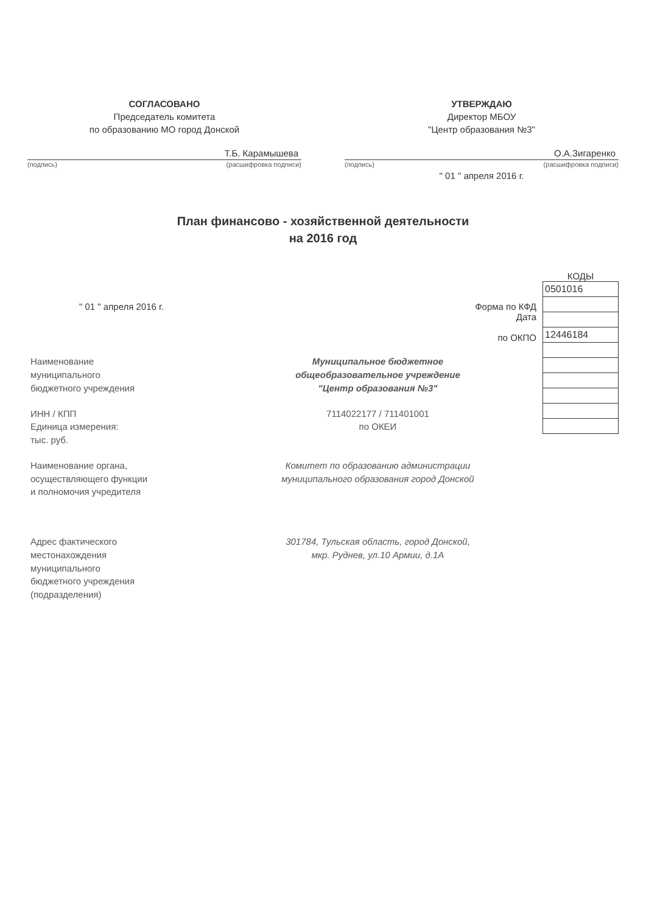СОГЛАСОВАНО
Председатель комитета
по образованию МО город Донской
Т.Б. Карамышева
(подпись) (расшифровка подписи)
УТВЕРЖДАЮ
Директор МБОУ
"Центр образования №3"
О.А.Зигаренко
(подпись) (расшифровка подписи)
" 01 " апреля 2016 г.
План финансово - хозяйственной деятельности
на 2016 год
" 01 " апреля 2016 г. Форма по КФД
Дата
по ОКПО
Наименование
муниципального
бюджетного учреждения
Муниципальное бюджетное
общеобразовательное учреждение
"Центр образования №3"
ИНН / КПП
Единица измерения:
тыс. руб.
7114022177 / 711401001
по ОКЕИ
Наименование органа,
осуществляющего функции
и полномочия учредителя
Комитет по образованию администрации
муниципального образования город Донской
Адрес фактического
местонахождения
муниципального
бюджетного учреждения
(подразделения)
301784, Тульская область, город Донской,
мкр. Руднев, ул.10 Армии, д.1А
КОДЫ
| 0501016 |
| 12446184 |